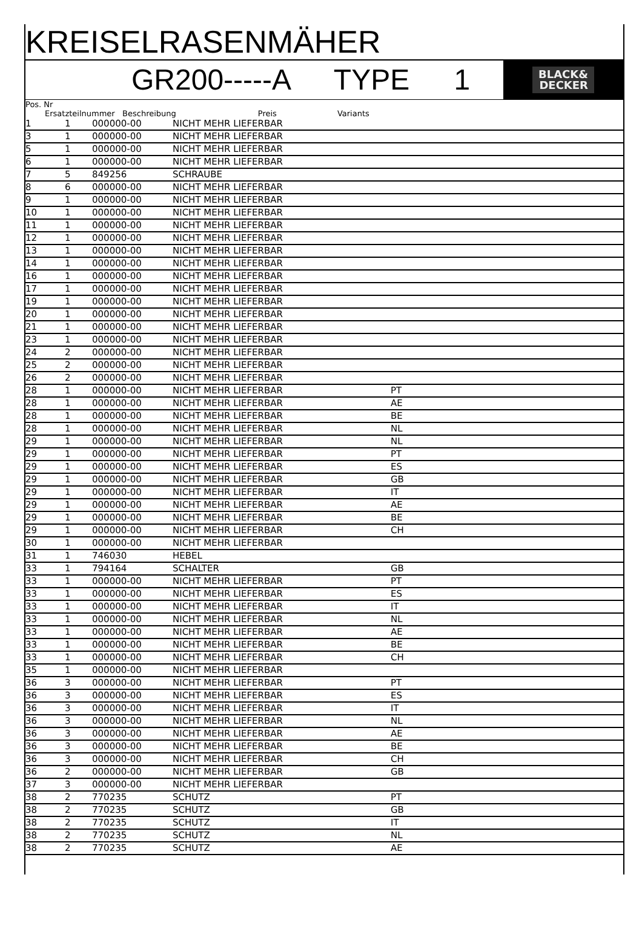KREISELRASENMÄHER
GR200-----A TYPE 1
BLACK&
DECKER
Pos. Nr
Ersatzteilnummer Beschreibung Preis Variants
| 1 | 1 | 000000-00 | NICHT MEHR LIEFERBAR | |
| 3 | 1 | 000000-00 | NICHT MEHR LIEFERBAR | |
| 5 | 1 | 000000-00 | NICHT MEHR LIEFERBAR | |
| 6 | 1 | 000000-00 | NICHT MEHR LIEFERBAR | |
| 7 | 5 | 849256 | SCHRAUBE | |
| 8 | 6 | 000000-00 | NICHT MEHR LIEFERBAR | |
| 9 | 1 | 000000-00 | NICHT MEHR LIEFERBAR | |
| 10 | 1 | 000000-00 | NICHT MEHR LIEFERBAR | |
| 11 | 1 | 000000-00 | NICHT MEHR LIEFERBAR | |
| 12 | 1 | 000000-00 | NICHT MEHR LIEFERBAR | |
| 13 | 1 | 000000-00 | NICHT MEHR LIEFERBAR | |
| 14 | 1 | 000000-00 | NICHT MEHR LIEFERBAR | |
| 16 | 1 | 000000-00 | NICHT MEHR LIEFERBAR | |
| 17 | 1 | 000000-00 | NICHT MEHR LIEFERBAR | |
| 19 | 1 | 000000-00 | NICHT MEHR LIEFERBAR | |
| 20 | 1 | 000000-00 | NICHT MEHR LIEFERBAR | |
| 21 | 1 | 000000-00 | NICHT MEHR LIEFERBAR | |
| 23 | 1 | 000000-00 | NICHT MEHR LIEFERBAR | |
| 24 | 2 | 000000-00 | NICHT MEHR LIEFERBAR | |
| 25 | 2 | 000000-00 | NICHT MEHR LIEFERBAR | |
| 26 | 2 | 000000-00 | NICHT MEHR LIEFERBAR | |
| 28 | 1 | 000000-00 | NICHT MEHR LIEFERBAR | PT |
| 28 | 1 | 000000-00 | NICHT MEHR LIEFERBAR | AE |
| 28 | 1 | 000000-00 | NICHT MEHR LIEFERBAR | BE |
| 28 | 1 | 000000-00 | NICHT MEHR LIEFERBAR | NL |
| 29 | 1 | 000000-00 | NICHT MEHR LIEFERBAR | NL |
| 29 | 1 | 000000-00 | NICHT MEHR LIEFERBAR | PT |
| 29 | 1 | 000000-00 | NICHT MEHR LIEFERBAR | ES |
| 29 | 1 | 000000-00 | NICHT MEHR LIEFERBAR | GB |
| 29 | 1 | 000000-00 | NICHT MEHR LIEFERBAR | IT |
| 29 | 1 | 000000-00 | NICHT MEHR LIEFERBAR | AE |
| 29 | 1 | 000000-00 | NICHT MEHR LIEFERBAR | BE |
| 29 | 1 | 000000-00 | NICHT MEHR LIEFERBAR | CH |
| 30 | 1 | 000000-00 | NICHT MEHR LIEFERBAR | |
| 31 | 1 | 746030 | HEBEL | |
| 33 | 1 | 794164 | SCHALTER | GB |
| 33 | 1 | 000000-00 | NICHT MEHR LIEFERBAR | PT |
| 33 | 1 | 000000-00 | NICHT MEHR LIEFERBAR | ES |
| 33 | 1 | 000000-00 | NICHT MEHR LIEFERBAR | IT |
| 33 | 1 | 000000-00 | NICHT MEHR LIEFERBAR | NL |
| 33 | 1 | 000000-00 | NICHT MEHR LIEFERBAR | AE |
| 33 | 1 | 000000-00 | NICHT MEHR LIEFERBAR | BE |
| 33 | 1 | 000000-00 | NICHT MEHR LIEFERBAR | CH |
| 35 | 1 | 000000-00 | NICHT MEHR LIEFERBAR | |
| 36 | 3 | 000000-00 | NICHT MEHR LIEFERBAR | PT |
| 36 | 3 | 000000-00 | NICHT MEHR LIEFERBAR | ES |
| 36 | 3 | 000000-00 | NICHT MEHR LIEFERBAR | IT |
| 36 | 3 | 000000-00 | NICHT MEHR LIEFERBAR | NL |
| 36 | 3 | 000000-00 | NICHT MEHR LIEFERBAR | AE |
| 36 | 3 | 000000-00 | NICHT MEHR LIEFERBAR | BE |
| 36 | 3 | 000000-00 | NICHT MEHR LIEFERBAR | CH |
| 36 | 2 | 000000-00 | NICHT MEHR LIEFERBAR | GB |
| 37 | 3 | 000000-00 | NICHT MEHR LIEFERBAR | |
| 38 | 2 | 770235 | SCHUTZ | PT |
| 38 | 2 | 770235 | SCHUTZ | GB |
| 38 | 2 | 770235 | SCHUTZ | IT |
| 38 | 2 | 770235 | SCHUTZ | NL |
| 38 | 2 | 770235 | SCHUTZ | AE |